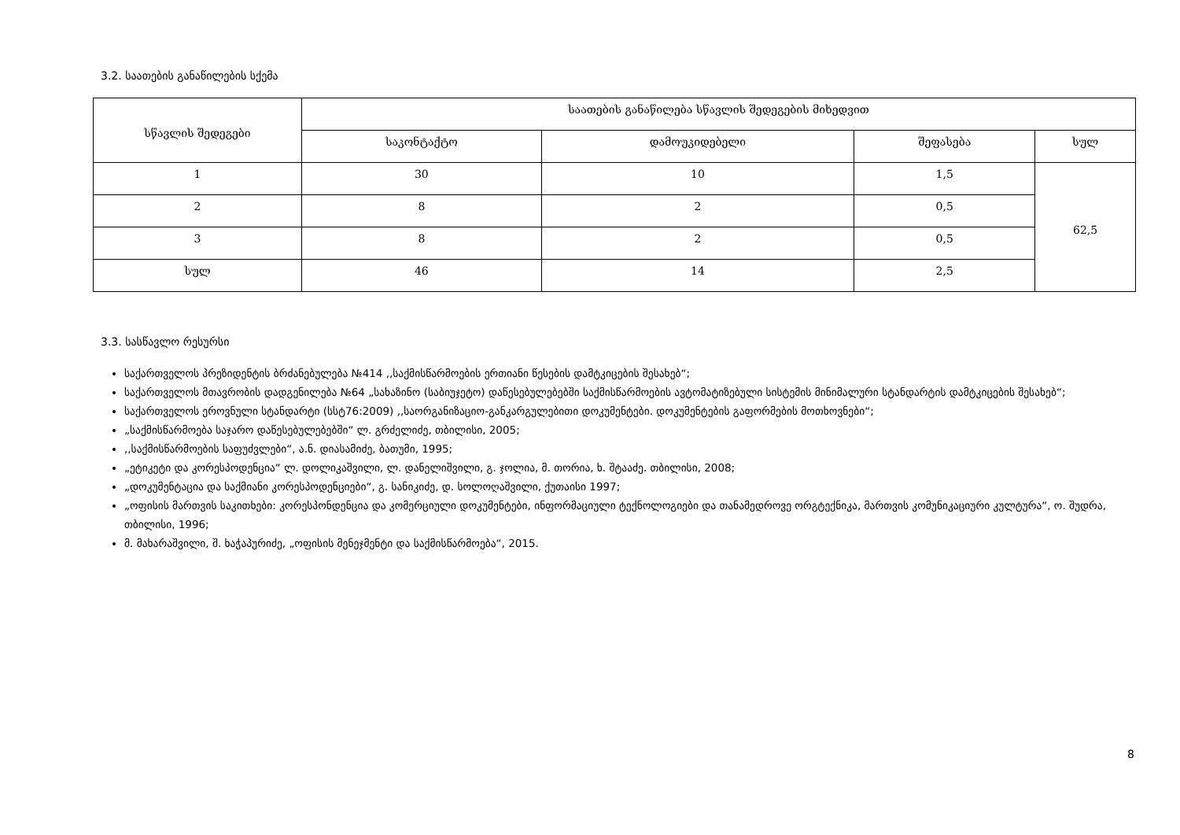3.2. საათების განაწილების სქემა
| სწავლის შედეგები | საათების განაწილება სწავლის შედეგების მიხედვით | | | |
| --- | --- | --- | --- | --- |
| | საკონტაქტო | დამოუკიდებელი | შეფასება | სულ |
| 1 | 30 | 10 | 1,5 | 62,5 |
| 2 | 8 | 2 | 0,5 | |
| 3 | 8 | 2 | 0,5 | |
| სულ | 46 | 14 | 2,5 | |
3.3. სასწავლო რესურსი
საქართველოს პრეზიდენტის ბრძანებულება №414 ,,საქმისწარმოების ერთიანი წესების დამტკიცების შესახებ“;
საქართველოს მთავრობის დადგენილება №64 „სახაზინო (საბიუჯეტო) დაწესებულებებში საქმისწარმოების ავტომატიზებული სისტემის მინიმალური სტანდარტის დამტკიცების შესახებ“;
საქართველოს ეროვნული სტანდარტი (სსტ76:2009) ,,საორგანიზაციო-განკარგულებითი დოკუმენტები. დოკუმენტების გაფორმების მოთხოვნები“;
„საქმისწარმოება საჯარო დაწესებულებებში“ ლ. გრძელიძე, თბილისი, 2005;
,,საქმისწარმოების საფუძვლები“, ა.ნ. დიასამიძე, ბათუმი, 1995;
„ეტიკეტი და კორესპოდენცია“ ლ. დოლიკაშვილი, ლ. დანელიშვილი, გ. ჯოლია, მ. თორია, ხ. შტააძე. თბილისი, 2008;
„დოკუმენტაცია და საქმიანი კორესპოდენციები“, გ. სანიკიძე, დ. სოლოღაშვილი, ქუთაისი 1997;
„ოფისის მართვის საკითხები: კორესპონდენცია და კომერციული დოკუმენტები, ინფორმაციული ტექნოლოგიები და თანამედროვე ორგტექნიკა, მართვის კომუნიკაციური კულტურა“, ო. შუდრა, თბილისი, 1996;
მ. მახარაშვილი, შ. ხაჭაპურიძე, „ოფისის მენეჯმენტი და საქმისწარმოება“, 2015.
8